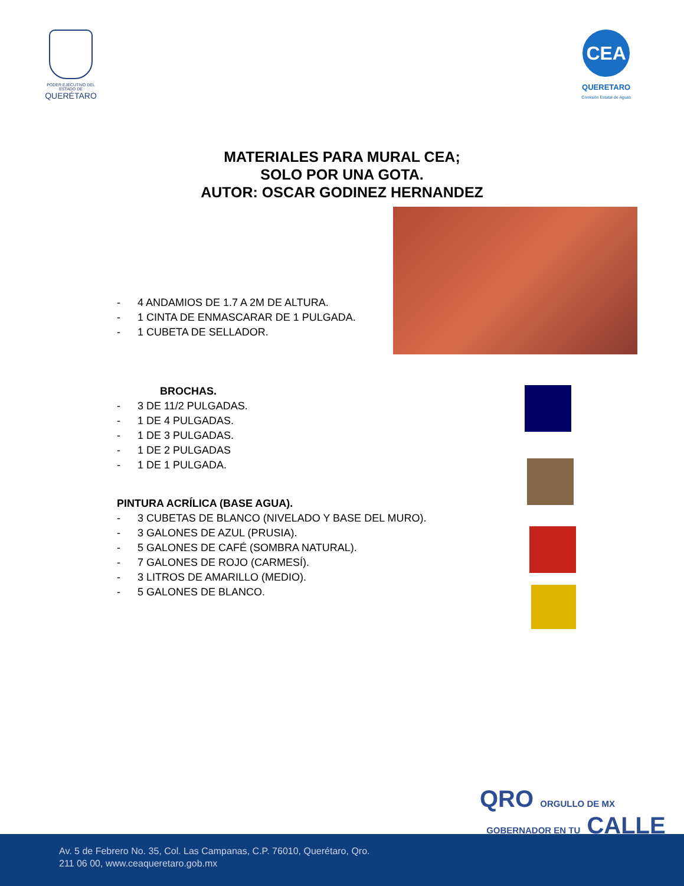PODER EJECUTIVO DEL ESTADO DE
QUERÉTARO
CEA
QUERETARO
Comisión Estatal de Aguas
MATERIALES PARA MURAL CEA;
SOLO POR UNA GOTA.
AUTOR: OSCAR GODINEZ HERNANDEZ
- 4 ANDAMIOS DE 1.7 A 2M DE ALTURA.
- 1 CINTA DE ENMASCARAR DE 1 PULGADA.
- 1 CUBETA DE SELLADOR.
BROCHAS.
- 3 DE 11/2 PULGADAS.
- 1 DE 4 PULGADAS.
- 1 DE 3 PULGADAS.
- 1 DE 2 PULGADAS
- 1 DE 1 PULGADA.
PINTURA ACRÍLICA (BASE AGUA).
- 3 CUBETAS DE BLANCO (NIVELADO Y BASE DEL MURO).
- 3 GALONES DE AZUL (PRUSIA).
- 5 GALONES DE CAFÉ (SOMBRA NATURAL).
- 7 GALONES DE ROJO (CARMESÍ).
- 3 LITROS DE AMARILLO (MEDIO).
- 5 GALONES DE BLANCO.
QRO ORGULLO DE MX GOBERNADOR EN TU CALLE
Av. 5 de Febrero No. 35, Col. Las Campanas, C.P. 76010, Querétaro, Qro.
211 06 00, www.ceaqueretaro.gob.mx